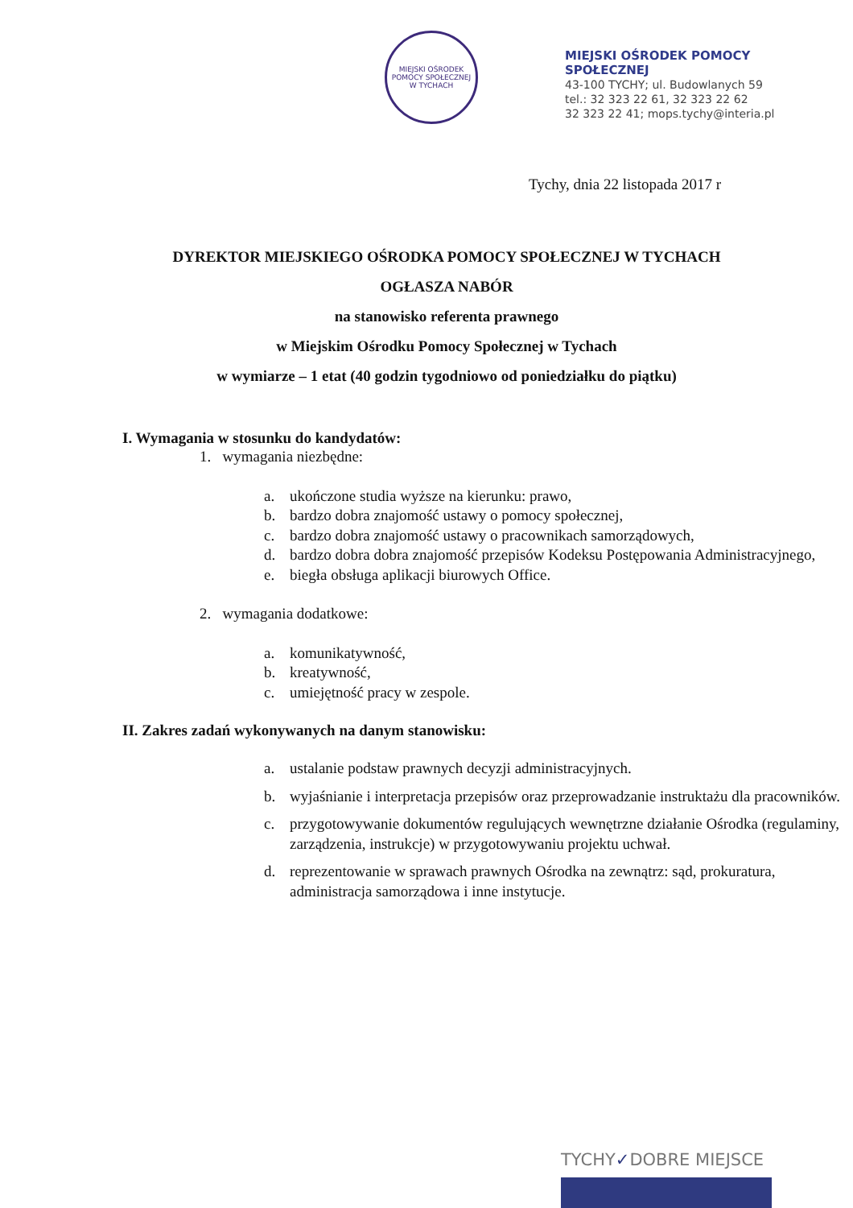MIEJSKI OŚRODEK POMOCY SPOŁECZNEJ W TYCHACH
MIEJSKI OŚRODEK POMOCY
SPOŁECZNEJ
43-100 TYCHY; ul. Budowlanych 59
tel.: 32 323 22 61, 32 323 22 62
32 323 22 41; mops.tychy@interia.pl
Tychy, dnia 22 listopada 2017 r
DYREKTOR MIEJSKIEGO OŚRODKA POMOCY SPOŁECZNEJ W TYCHACH
OGŁASZA NABÓR
na stanowisko referenta prawnego
w Miejskim Ośrodku Pomocy Społecznej w Tychach
w wymiarze – 1 etat (40 godzin tygodniowo od poniedziałku do piątku)
I. Wymagania w stosunku do kandydatów:
1. wymagania niezbędne:
a. ukończone studia wyższe na kierunku: prawo,
b. bardzo dobra znajomość ustawy o pomocy społecznej,
c. bardzo dobra znajomość ustawy o pracownikach samorządowych,
d. bardzo dobra dobra znajomość przepisów Kodeksu Postępowania Administracyjnego,
e. biegła obsługa aplikacji biurowych Office.
2. wymagania dodatkowe:
a. komunikatywność,
b. kreatywność,
c. umiejętność pracy w zespole.
II. Zakres zadań wykonywanych na danym stanowisku:
a. ustalanie podstaw prawnych decyzji administracyjnych.
b. wyjaśnianie i interpretacja przepisów oraz przeprowadzanie instruktażu dla pracowników.
c. przygotowywanie dokumentów regulujących wewnętrzne działanie Ośrodka (regulaminy, zarządzenia, instrukcje) w przygotowywaniu projektu uchwał.
d. reprezentowanie w sprawach prawnych Ośrodka na zewnątrz: sąd, prokuratura, administracja samorządowa i inne instytucje.
TYCHY✓DOBRE MIEJSCE